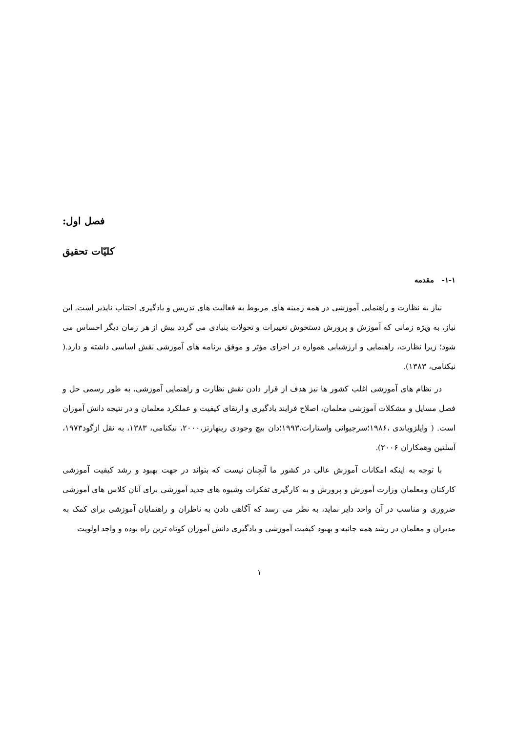فصل اول:
کلیّات تحقیق
۱-۱- مقدمه
نیاز به نظارت و راهنمایی آموزشی در همه زمینه های مربوط به فعالیت های تدریس و یادگیری اجتناب ناپذیر است. این نیاز، به ویژه زمانی که آموزش و پرورش دستخوش تغییرات و تحولات بنیادی می گردد بیش از هر زمان دیگر احساس می شود؛ زیرا نظارت، راهنمایی و ارزشیابی همواره در اجرای مؤثر و موفق برنامه های آموزشی نقش اساسی داشته و دارد.( نیکنامی، ۱۳۸۳).
در نظام های آموزشی اغلب کشور ها نیز هدف از قرار دادن نقش نظارت و راهنمایی آموزشی، به طور رسمی حل و فصل مسایل و مشکلات آموزشی معلمان، اصلاح فرایند یادگیری و ارتقای کیفیت و عملکرد معلمان و در نتیجه دانش آموزان است. ( وایلزوباندی ،۱۹۸۶؛سرجیوانی واستارات،۱۹۹۳؛دان بیچ وجودی رینهارتز،۲۰۰۰، نیکنامی، ۱۳۸۳، به نقل ازگود۱۹۷۳، آسلتین وهمکاران ۲۰۰۶).
با توجه به اینکه امکانات آموزش عالی در کشور ما آنچنان نیست که بتواند در جهت بهبود و رشد کیفیت آموزشی کارکنان ومعلمان وزارت آموزش و پرورش و به کارگیری تفکرات وشیوه های جدید آموزشی برای آنان کلاس های آموزشی ضروری و مناسب در آن واحد دایر نماید، به نظر می رسد که آگاهی دادن به ناظران و راهنمایان آموزشی برای کمک به مدیران و معلمان در رشد همه جانبه و بهبود کیفیت آموزشی و یادگیری دانش آموزان کوتاه ترین راه بوده و واجد اولویت
۱